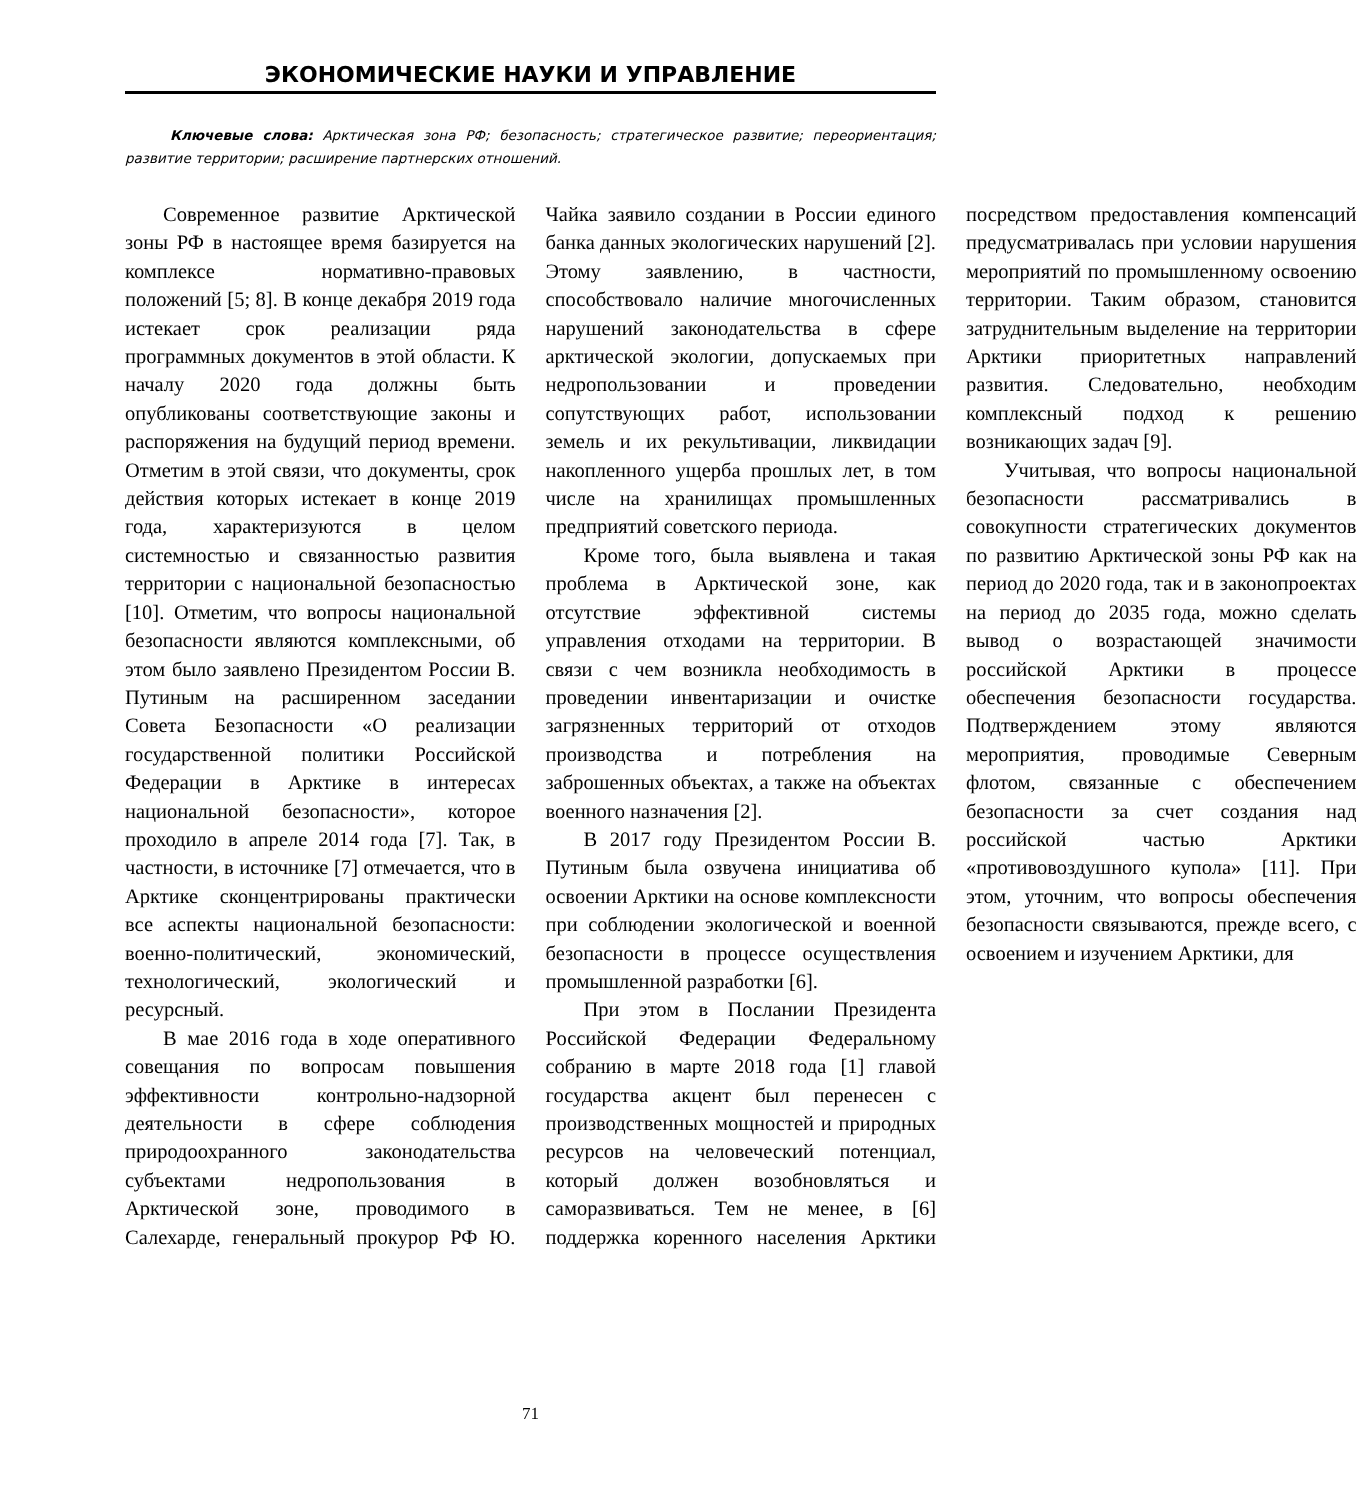ЭКОНОМИЧЕСКИЕ НАУКИ И УПРАВЛЕНИЕ
Ключевые слова: Арктическая зона РФ; безопасность; стратегическое развитие; переориентация; развитие территории; расширение партнерских отношений.
Современное развитие Арктической зоны РФ в настоящее время базируется на комплексе нормативно-правовых положений [5; 8]. В конце декабря 2019 года истекает срок реализации ряда программных документов в этой области. К началу 2020 года должны быть опубликованы соответствующие законы и распоряжения на будущий период времени. Отметим в этой связи, что документы, срок действия которых истекает в конце 2019 года, характеризуются в целом системностью и связанностью развития территории с национальной безопасностью [10]. Отметим, что вопросы национальной безопасности являются комплексными, об этом было заявлено Президентом России В. Путиным на расширенном заседании Совета Безопасности «О реализации государственной политики Российской Федерации в Арктике в интересах национальной безопасности», которое проходило в апреле 2014 года [7]. Так, в частности, в источнике [7] отмечается, что в Арктике сконцентрированы практически все аспекты национальной безопасности: военно-политический, экономический, технологический, экологический и ресурсный.
В мае 2016 года в ходе оперативного совещания по вопросам повышения эффективности контрольно-надзорной деятельности в сфере соблюдения природоохранного законодательства субъектами недропользования в Арктической зоне, проводимого в Салехарде, генеральный прокурор РФ Ю. Чайка заявило создании в России единого банка данных экологических нарушений [2]. Этому заявлению, в частности, способствовало наличие многочисленных нарушений законодательства в сфере арктической экологии, допускаемых при недропользовании и проведении сопутствующих работ, использовании земель и их рекультивации, ликвидации накопленного ущерба прошлых лет, в том числе на хранилищах промышленных предприятий советского периода.
Кроме того, была выявлена и такая проблема в Арктической зоне, как отсутствие эффективной системы управления отходами на территории. В связи с чем возникла необходимость в проведении инвентаризации и очистке загрязненных территорий от отходов производства и потребления на заброшенных объектах, а также на объектах военного назначения [2].
В 2017 году Президентом России В. Путиным была озвучена инициатива об освоении Арктики на основе комплексности при соблюдении экологической и военной безопасности в процессе осуществления промышленной разработки [6].
При этом в Послании Президента Российской Федерации Федеральному собранию в марте 2018 года [1] главой государства акцент был перенесен с производственных мощностей и природных ресурсов на человеческий потенциал, который должен возобновляться и саморазвиваться. Тем не менее, в [6] поддержка коренного населения Арктики посредством предоставления компенсаций предусматривалась при условии нарушения мероприятий по промышленному освоению территории. Таким образом, становится затруднительным выделение на территории Арктики приоритетных направлений развития. Следовательно, необходим комплексный подход к решению возникающих задач [9].
Учитывая, что вопросы национальной безопасности рассматривались в совокупности стратегических документов по развитию Арктической зоны РФ как на период до 2020 года, так и в законопроектах на период до 2035 года, можно сделать вывод о возрастающей значимости российской Арктики в процессе обеспечения безопасности государства. Подтверждением этому являются мероприятия, проводимые Северным флотом, связанные с обеспечением безопасности за счет создания над российской частью Арктики «противовоздушного купола» [11]. При этом, уточним, что вопросы обеспечения безопасности связываются, прежде всего, с освоением и изучением Арктики, для
71